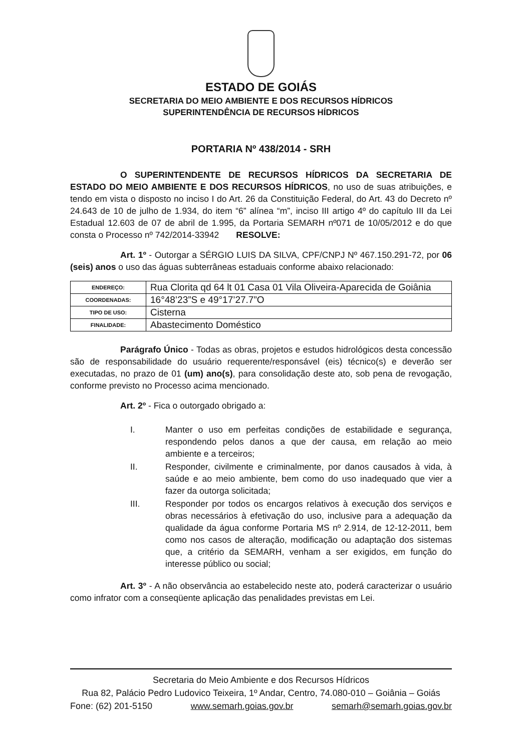ESTADO DE GOIÁS
SECRETARIA DO MEIO AMBIENTE E DOS RECURSOS HÍDRICOS
SUPERINTENDÊNCIA DE RECURSOS HÍDRICOS
PORTARIA Nº 438/2014 - SRH
O SUPERINTENDENTE DE RECURSOS HÍDRICOS DA SECRETARIA DE ESTADO DO MEIO AMBIENTE E DOS RECURSOS HÍDRICOS, no uso de suas atribuições, e tendo em vista o disposto no inciso I do Art. 26 da Constituição Federal, do Art. 43 do Decreto nº 24.643 de 10 de julho de 1.934, do item “6” alínea “m”, inciso III artigo 4º do capítulo III da Lei Estadual 12.603 de 07 de abril de 1.995, da Portaria SEMARH nº071 de 10/05/2012 e do que consta o Processo nº 742/2014-33942 RESOLVE:
Art. 1º - Outorgar a SÉRGIO LUIS DA SILVA, CPF/CNPJ Nº 467.150.291-72, por 06 (seis) anos o uso das águas subterrâneas estaduais conforme abaixo relacionado:
| ENDEREÇO: | Rua Clorita qd 64 lt 01 Casa 01 Vila Oliveira-Aparecida de Goiânia |
| COORDENADAS: | 16°48’23”S e 49°17’27.7”O |
| TIPO DE USO: | Cisterna |
| FINALIDADE: | Abastecimento Doméstico |
Parágrafo Único - Todas as obras, projetos e estudos hidrológicos desta concessão são de responsabilidade do usuário requerente/responsável (eis) técnico(s) e deverão ser executadas, no prazo de 01 (um) ano(s), para consolidação deste ato, sob pena de revogação, conforme previsto no Processo acima mencionado.
Art. 2º - Fica o outorgado obrigado a:
I. Manter o uso em perfeitas condições de estabilidade e segurança, respondendo pelos danos a que der causa, em relação ao meio ambiente e a terceiros;
II. Responder, civilmente e criminalmente, por danos causados à vida, à saúde e ao meio ambiente, bem como do uso inadequado que vier a fazer da outorga solicitada;
III. Responder por todos os encargos relativos à execução dos serviços e obras necessários à efetivação do uso, inclusive para a adequação da qualidade da água conforme Portaria MS nº 2.914, de 12-12-2011, bem como nos casos de alteração, modificação ou adaptação dos sistemas que, a critério da SEMARH, venham a ser exigidos, em função do interesse público ou social;
Art. 3º - A não observância ao estabelecido neste ato, poderá caracterizar o usuário como infrator com a conseqüente aplicação das penalidades previstas em Lei.
Secretaria do Meio Ambiente e dos Recursos Hídricos
Rua 82, Palácio Pedro Ludovico Teixeira, 1º Andar, Centro, 74.080-010 – Goiânia – Goiás
Fone: (62) 201-5150 www.semarh.goias.gov.br semarh@semarh.goias.gov.br